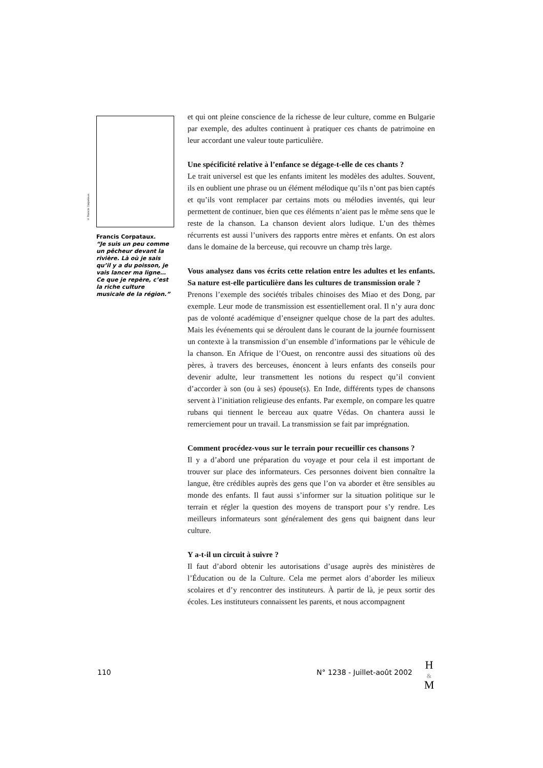© Francis Corpataux.
Francis Corpataux.
“Je suis un peu comme un pêcheur devant la rivière. Là où je sais qu’il y a du poisson, je vais lancer ma ligne… Ce que je repère, c’est la riche culture musicale de la région.”
et qui ont pleine conscience de la richesse de leur culture, comme en Bulgarie par exemple, des adultes continuent à pratiquer ces chants de patrimoine en leur accordant une valeur toute particulière.
Une spécificité relative à l’enfance se dégage-t-elle de ces chants ?
Le trait universel est que les enfants imitent les modèles des adultes. Souvent, ils en oublient une phrase ou un élément mélodique qu’ils n’ont pas bien captés et qu’ils vont remplacer par certains mots ou mélodies inventés, qui leur permettent de continuer, bien que ces éléments n’aient pas le même sens que le reste de la chanson. La chanson devient alors ludique. L’un des thèmes récurrents est aussi l’univers des rapports entre mères et enfants. On est alors dans le domaine de la berceuse, qui recouvre un champ très large.
Vous analysez dans vos écrits cette relation entre les adultes et les enfants. Sa nature est-elle particulière dans les cultures de transmission orale ?
Prenons l’exemple des sociétés tribales chinoises des Miao et des Dong, par exemple. Leur mode de transmission est essentiellement oral. Il n’y aura donc pas de volonté académique d’enseigner quelque chose de la part des adultes. Mais les événements qui se déroulent dans le courant de la journée fournissent un contexte à la transmission d’un ensemble d’informations par le véhicule de la chanson. En Afrique de l’Ouest, on rencontre aussi des situations où des pères, à travers des berceuses, énoncent à leurs enfants des conseils pour devenir adulte, leur transmettent les notions du respect qu’il convient d’accorder à son (ou à ses) épouse(s). En Inde, différents types de chansons servent à l’initiation religieuse des enfants. Par exemple, on compare les quatre rubans qui tiennent le berceau aux quatre Védas. On chantera aussi le remerciement pour un travail. La transmission se fait par imprégnation.
Comment procédez-vous sur le terrain pour recueillir ces chansons ?
Il y a d’abord une préparation du voyage et pour cela il est important de trouver sur place des informateurs. Ces personnes doivent bien connaître la langue, être crédibles auprès des gens que l’on va aborder et être sensibles au monde des enfants. Il faut aussi s’informer sur la situation politique sur le terrain et régler la question des moyens de transport pour s’y rendre. Les meilleurs informateurs sont généralement des gens qui baignent dans leur culture.
Y a-t-il un circuit à suivre ?
Il faut d’abord obtenir les autorisations d’usage auprès des ministères de l’Éducation ou de la Culture. Cela me permet alors d’aborder les milieux scolaires et d’y rencontrer des instituteurs. À partir de là, je peux sortir des écoles. Les instituteurs connaissent les parents, et nous accompagnent
110 N° 1238 - Juillet-août 2002
H
&
M